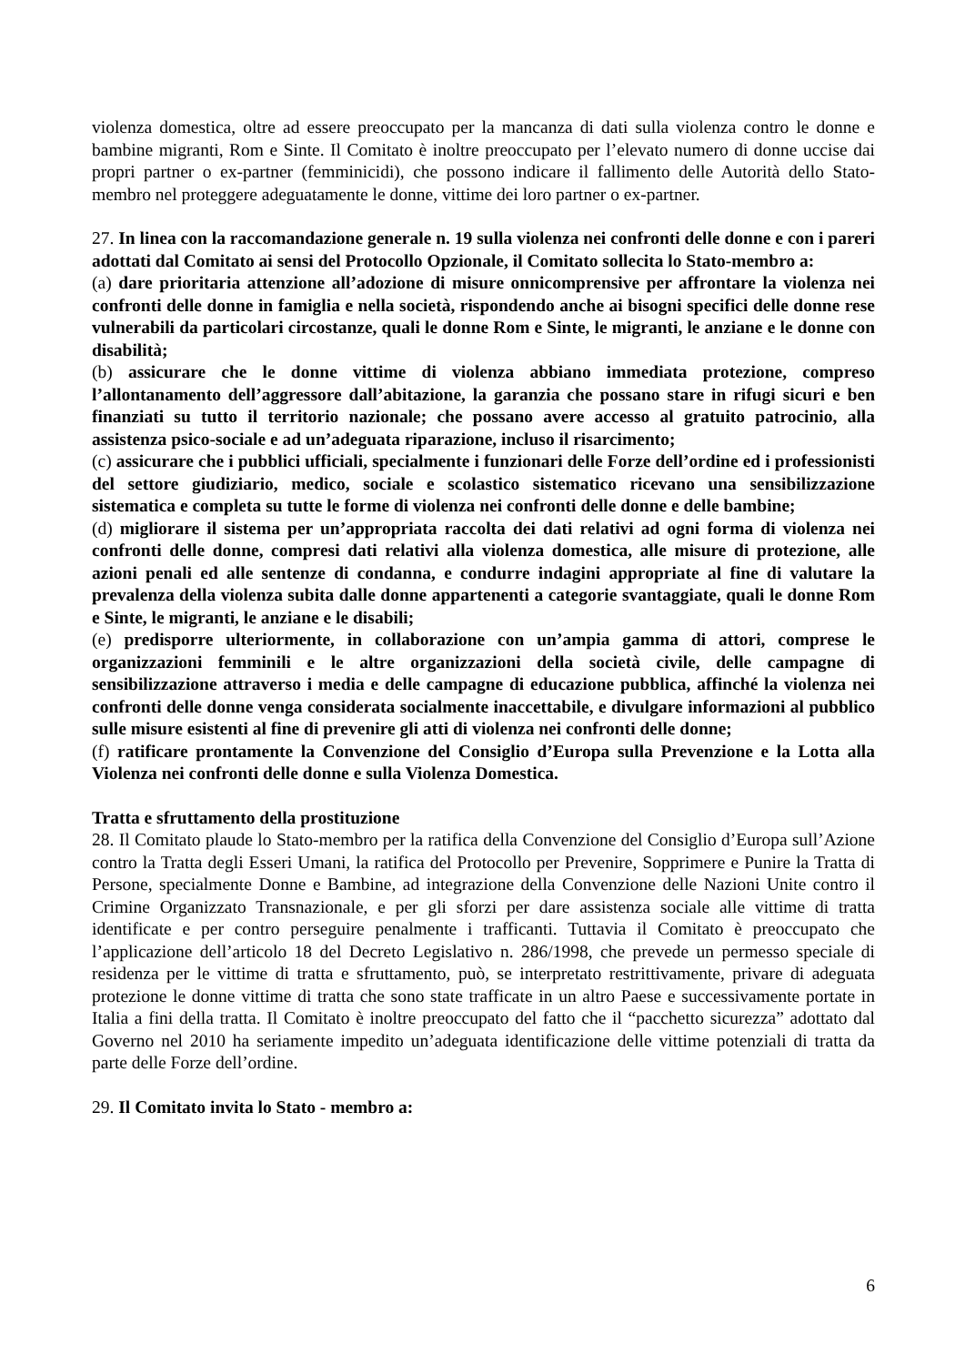violenza domestica, oltre ad essere preoccupato per la mancanza di dati sulla violenza contro le donne e bambine migranti, Rom e Sinte. Il Comitato è inoltre preoccupato per l’elevato numero di donne uccise dai propri partner o ex-partner (femminicidi), che possono indicare il fallimento delle Autorità dello Stato-membro nel proteggere adeguatamente le donne, vittime dei loro partner o ex-partner.
27. In linea con la raccomandazione generale n. 19 sulla violenza nei confronti delle donne e con i pareri adottati dal Comitato ai sensi del Protocollo Opzionale, il Comitato sollecita lo Stato-membro a:
(a) dare prioritaria attenzione all’adozione di misure onnicomprensive per affrontare la violenza nei confronti delle donne in famiglia e nella società, rispondendo anche ai bisogni specifici delle donne rese vulnerabili da particolari circostanze, quali le donne Rom e Sinte, le migranti, le anziane e le donne con disabilità;
(b) assicurare che le donne vittime di violenza abbiano immediata protezione, compreso l’allontanamento dell’aggressore dall’abitazione, la garanzia che possano stare in rifugi sicuri e ben finanziati su tutto il territorio nazionale; che possano avere accesso al gratuito patrocinio, alla assistenza psico-sociale e ad un’adeguata riparazione, incluso il risarcimento;
(c) assicurare che i pubblici ufficiali, specialmente i funzionari delle Forze dell’ordine ed i professionisti del settore giudiziario, medico, sociale e scolastico sistematico ricevano una sensibilizzazione sistematica e completa su tutte le forme di violenza nei confronti delle donne e delle bambine;
(d) migliorare il sistema per un’appropriata raccolta dei dati relativi ad ogni forma di violenza nei confronti delle donne, compresi dati relativi alla violenza domestica, alle misure di protezione, alle azioni penali ed alle sentenze di condanna, e condurre indagini appropriate al fine di valutare la prevalenza della violenza subita dalle donne appartenenti a categorie svantaggiate, quali le donne Rom e Sinte, le migranti, le anziane e le disabili;
(e) predisporre ulteriormente, in collaborazione con un’ampia gamma di attori, comprese le organizzazioni femminili e le altre organizzazioni della società civile, delle campagne di sensibilizzazione attraverso i media e delle campagne di educazione pubblica, affinché la violenza nei confronti delle donne venga considerata socialmente inaccettabile, e divulgare informazioni al pubblico sulle misure esistenti al fine di prevenire gli atti di violenza nei confronti delle donne;
(f) ratificare prontamente la Convenzione del Consiglio d’Europa sulla Prevenzione e la Lotta alla Violenza nei confronti delle donne e sulla Violenza Domestica.
Tratta e sfruttamento della prostituzione
28. Il Comitato plaude lo Stato-membro per la ratifica della Convenzione del Consiglio d’Europa sull’Azione contro la Tratta degli Esseri Umani, la ratifica del Protocollo per Prevenire, Sopprimere e Punire la Tratta di Persone, specialmente Donne e Bambine, ad integrazione della Convenzione delle Nazioni Unite contro il Crimine Organizzato Transnazionale, e per gli sforzi per dare assistenza sociale alle vittime di tratta identificate e per contro perseguire penalmente i trafficanti. Tuttavia il Comitato è preoccupato che l’applicazione dell’articolo 18 del Decreto Legislativo n. 286/1998, che prevede un permesso speciale di residenza per le vittime di tratta e sfruttamento, può, se interpretato restrittivamente, privare di adeguata protezione le donne vittime di tratta che sono state trafficate in un altro Paese e successivamente portate in Italia a fini della tratta. Il Comitato è inoltre preoccupato del fatto che il “pacchetto sicurezza” adottato dal Governo nel 2010 ha seriamente impedito un’adeguata identificazione delle vittime potenziali di tratta da parte delle Forze dell’ordine.
29. Il Comitato invita lo Stato - membro a:
6